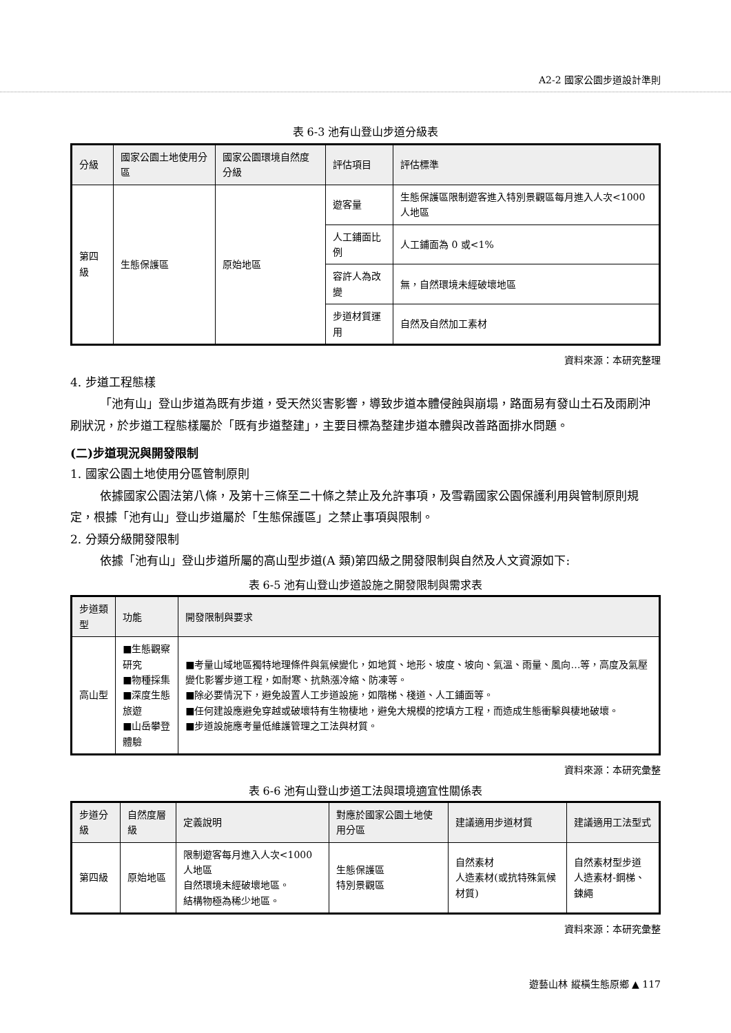A2-2 國家公園步道設計準則
表 6-3 池有山登山步道分級表
| 分級 | 國家公園土地使用分區 | 國家公園環境自然度分級 | 評估項目 | 評估標準 |
| --- | --- | --- | --- | --- |
| 第四級 | 生態保護區 | 原始地區 | 遊客量 | 生態保護區限制遊客進入特別景觀區每月進入人次<1000 人地區 |
| | | | 人工鋪面比例 | 人工鋪面為 0 或<1% |
| | | | 容許人為改變 | 無，自然環境未經破壞地區 |
| | | | 步道材質運用 | 自然及自然加工素材 |
資料來源：本研究整理
4. 步道工程態樣
「池有山」登山步道為既有步道，受天然災害影響，導致步道本體侵蝕與崩塌，路面易有發山土石及雨刷沖刷狀況，於步道工程態樣屬於「既有步道整建」，主要目標為整建步道本體與改善路面排水問題。
(二)步道現況與開發限制
1. 國家公園土地使用分區管制原則
依據國家公園法第八條，及第十三條至二十條之禁止及允許事項，及雪霸國家公園保護利用與管制原則規定，根據「池有山」登山步道屬於「生態保護區」之禁止事項與限制。
2. 分類分級開發限制
依據「池有山」登山步道所屬的高山型步道(A 類)第四級之開發限制與自然及人文資源如下:
表 6-5 池有山登山步道設施之開發限制與需求表
| 步道類型 | 功能 | 開發限制與要求 |
| --- | --- | --- |
| 高山型 | ■生態觀察研究 ■物種採集 ■深度生態旅遊 ■山岳攀登體驗 | ■考量山域地區獨特地理條件與氣候變化，如地質、地形、坡度、坡向、氣溫、雨量、風向…等，高度及氣壓變化影響步道工程，如耐寒、抗熱漲冷縮、防凍等。 ■除必要情況下，避免設置人工步道設施，如階梯、棧道、人工鋪面等。 ■任何建設應避免穿越或破壞特有生物棲地，避免大規模的挖填方工程，而造成生態衝擊與棲地破壞。 ■步道設施應考量低維護管理之工法與材質。 |
資料來源：本研究彙整
表 6-6 池有山登山步道工法與環境適宜性關係表
| 步道分級 | 自然度層級 | 定義說明 | 對應於國家公園土地使用分區 | 建議適用步道材質 | 建議適用工法型式 |
| --- | --- | --- | --- | --- | --- |
| 第四級 | 原始地區 | 限制遊客每月進入人次<1000 人地區 自然環境未經破壞地區。 結構物極為稀少地區。 | 生態保護區 特別景觀區 | 自然素材 人造素材(或抗特殊氣候材質) | 自然素材型步道 人造素材-鋼梯、鍊繩 |
資料來源：本研究彙整
遊藝山林 縱橫生態原鄉 ▲ 117